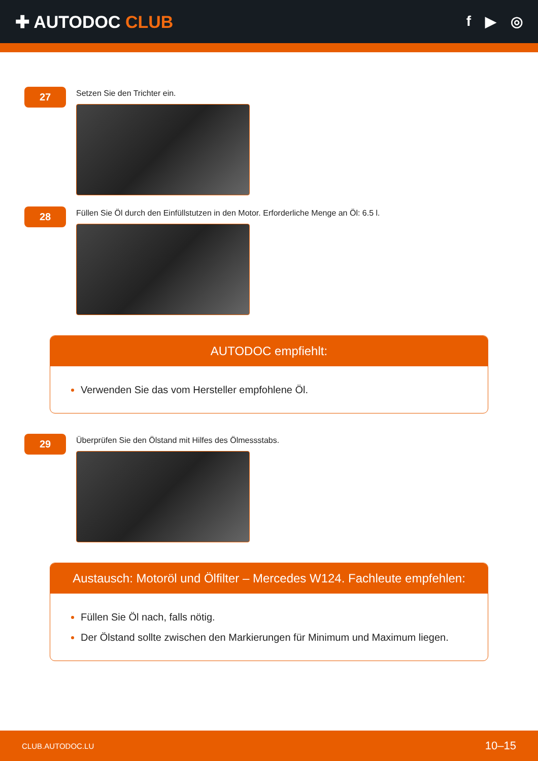✚ AUTODOC CLUB
f ▶ ◎
27
Setzen Sie den Trichter ein.
28
Füllen Sie Öl durch den Einfüllstutzen in den Motor. Erforderliche Menge an Öl: 6.5 l.
AUTODOC empfiehlt:
Verwenden Sie das vom Hersteller empfohlene Öl.
29
Überprüfen Sie den Ölstand mit Hilfes des Ölmessstabs.
Austausch: Motoröl und Ölfilter – Mercedes W124. Fachleute empfehlen:
Füllen Sie Öl nach, falls nötig.
Der Ölstand sollte zwischen den Markierungen für Minimum und Maximum liegen.
CLUB.AUTODOC.LU 10–15